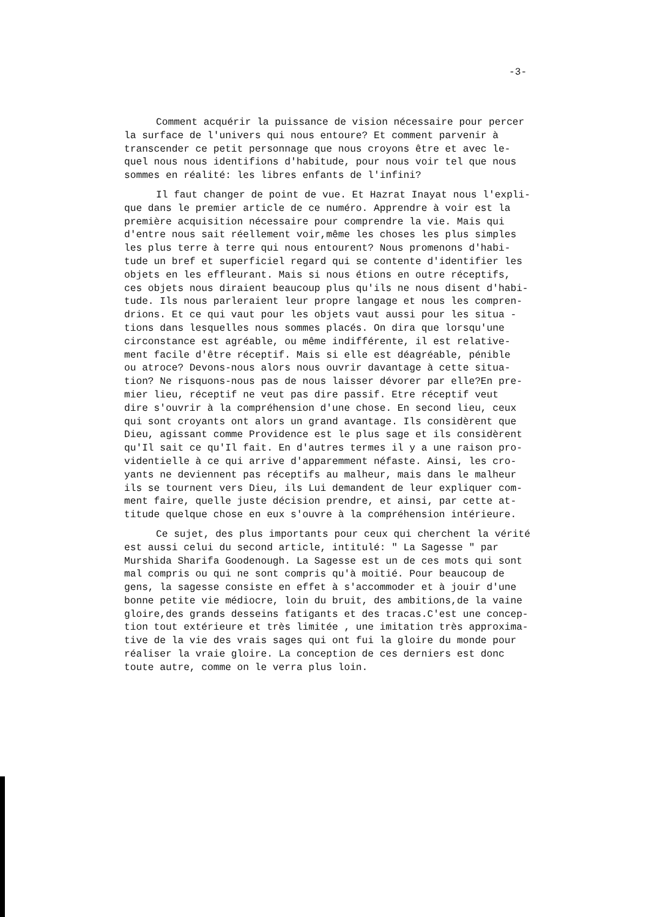-3-
Comment acquérir la puissance de vision nécessaire pour percer la surface de l'univers qui nous entoure? Et comment parvenir à transcender ce petit personnage que nous croyons être et avec le- quel nous nous identifions d'habitude, pour nous voir tel que nous sommes en réalité: les libres enfants de l'infini?
Il faut changer de point de vue. Et Hazrat Inayat nous l'expli- que dans le premier article de ce numéro. Apprendre à voir est la première acquisition nécessaire pour comprendre la vie. Mais qui d'entre nous sait réellement voir,même les choses les plus simples les plus terre à terre qui nous entourent? Nous promenons d'habi- tude un bref et superficiel regard qui se contente d'identifier les objets en les effleurant. Mais si nous étions en outre réceptifs, ces objets nous diraient beaucoup plus qu'ils ne nous disent d'habi- tude. Ils nous parleraient leur propre langage et nous les compren- drions. Et ce qui vaut pour les objets vaut aussi pour les situa - tions dans lesquelles nous sommes placés. On dira que lorsqu'une circonstance est agréable, ou même indifférente, il est relative- ment facile d'être réceptif. Mais si elle est déagréable, pénible ou atroce? Devons-nous alors nous ouvrir davantage à cette situa- tion? Ne risquons-nous pas de nous laisser dévorer par elle?En pre- mier lieu, réceptif ne veut pas dire passif. Etre réceptif veut dire s'ouvrir à la compréhension d'une chose. En second lieu, ceux qui sont croyants ont alors un grand avantage. Ils considèrent que Dieu, agissant comme Providence est le plus sage et ils considèrent qu'Il sait ce qu'Il fait. En d'autres termes il y a une raison pro- videntielle à ce qui arrive d'apparemment néfaste. Ainsi, les cro- yants ne deviennent pas réceptifs au malheur, mais dans le malheur ils se tournent vers Dieu, ils Lui demandent de leur expliquer com- ment faire, quelle juste décision prendre, et ainsi, par cette at- titude quelque chose en eux s'ouvre à la compréhension intérieure.
Ce sujet, des plus importants pour ceux qui cherchent la vérité est aussi celui du second article, intitulé: " La Sagesse " par Murshida Sharifa Goodenough. La Sagesse est un de ces mots qui sont mal compris ou qui ne sont compris qu'à moitié. Pour beaucoup de gens, la sagesse consiste en effet à s'accommoder et à jouir d'une bonne petite vie médiocre, loin du bruit, des ambitions,de la vaine gloire,des grands desseins fatigants et des tracas.C'est une concep- tion tout extérieure et très limitée , une imitation très approxima- tive de la vie des vrais sages qui ont fui la gloire du monde pour réaliser la vraie gloire. La conception de ces derniers est donc toute autre, comme on le verra plus loin.